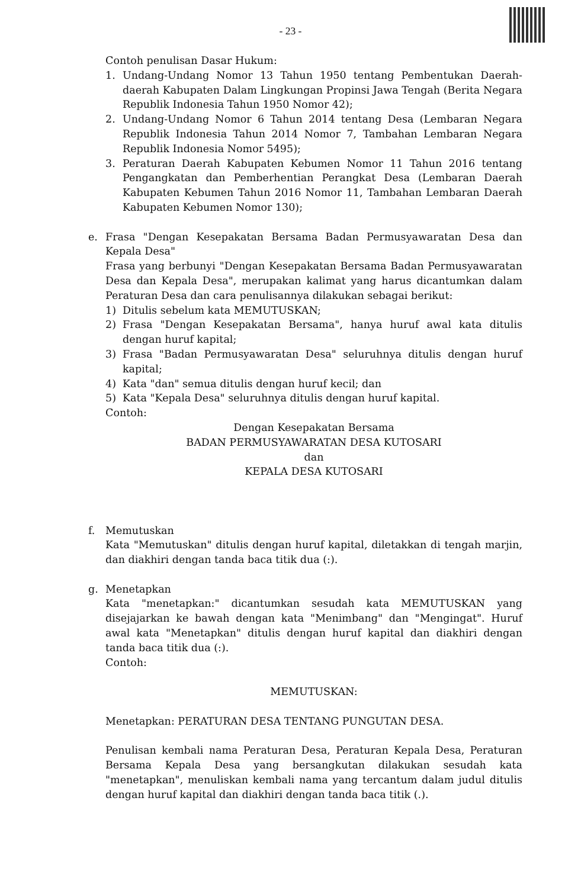- 23 -
Contoh penulisan Dasar Hukum:
1. Undang-Undang Nomor 13 Tahun 1950 tentang Pembentukan Daerah-daerah Kabupaten Dalam Lingkungan Propinsi Jawa Tengah (Berita Negara Republik Indonesia Tahun 1950 Nomor 42);
2. Undang-Undang Nomor 6 Tahun 2014 tentang Desa (Lembaran Negara Republik Indonesia Tahun 2014 Nomor 7, Tambahan Lembaran Negara Republik Indonesia Nomor 5495);
3. Peraturan Daerah Kabupaten Kebumen Nomor 11 Tahun 2016 tentang Pengangkatan dan Pemberhentian Perangkat Desa (Lembaran Daerah Kabupaten Kebumen Tahun 2016 Nomor 11, Tambahan Lembaran Daerah Kabupaten Kebumen Nomor 130);
e. Frasa "Dengan Kesepakatan Bersama Badan Permusyawaratan Desa dan Kepala Desa"
Frasa yang berbunyi "Dengan Kesepakatan Bersama Badan Permusyawaratan Desa dan Kepala Desa", merupakan kalimat yang harus dicantumkan dalam Peraturan Desa dan cara penulisannya dilakukan sebagai berikut:
1) Ditulis sebelum kata MEMUTUSKAN;
2) Frasa "Dengan Kesepakatan Bersama", hanya huruf awal kata ditulis dengan huruf kapital;
3) Frasa "Badan Permusyawaratan Desa" seluruhnya ditulis dengan huruf kapital;
4) Kata "dan" semua ditulis dengan huruf kecil; dan
5) Kata "Kepala Desa" seluruhnya ditulis dengan huruf kapital.
Contoh:
Dengan Kesepakatan Bersama
BADAN PERMUSYAWARATAN DESA KUTOSARI
dan
KEPALA DESA KUTOSARI
f. Memutuskan
Kata "Memutuskan" ditulis dengan huruf kapital, diletakkan di tengah marjin, dan diakhiri dengan tanda baca titik dua (:).
g. Menetapkan
Kata "menetapkan:" dicantumkan sesudah kata MEMUTUSKAN yang disejajarkan ke bawah dengan kata "Menimbang" dan "Mengingat". Huruf awal kata "Menetapkan" ditulis dengan huruf kapital dan diakhiri dengan tanda baca titik dua (:).
Contoh:
MEMUTUSKAN:
Menetapkan: PERATURAN DESA TENTANG PUNGUTAN DESA.
Penulisan kembali nama Peraturan Desa, Peraturan Kepala Desa, Peraturan Bersama Kepala Desa yang bersangkutan dilakukan sesudah kata "menetapkan", menuliskan kembali nama yang tercantum dalam judul ditulis dengan huruf kapital dan diakhiri dengan tanda baca titik (.).